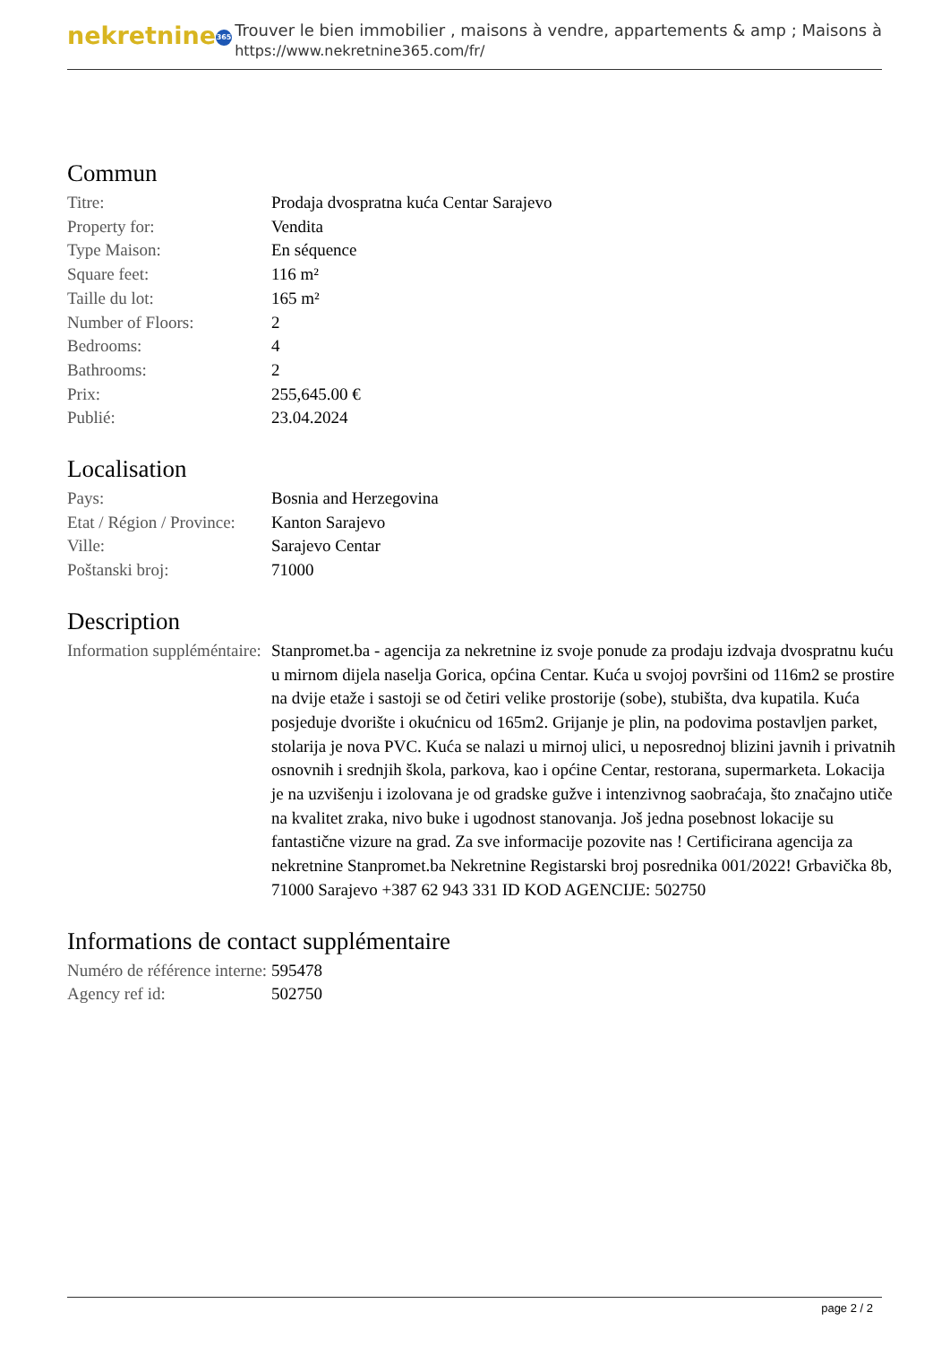nekretnine 365
Trouver le bien immobilier , maisons à vendre, appartements & amp ; Maisons à
https://www.nekretnine365.com/fr/
Commun
| Titre: | Prodaja dvospratna kuća Centar Sarajevo |
| Property for: | Vendita |
| Type Maison: | En séquence |
| Square feet: | 116 m² |
| Taille du lot: | 165 m² |
| Number of Floors: | 2 |
| Bedrooms: | 4 |
| Bathrooms: | 2 |
| Prix: | 255,645.00 € |
| Publié: | 23.04.2024 |
Localisation
| Pays: | Bosnia and Herzegovina |
| Etat / Région / Province: | Kanton Sarajevo |
| Ville: | Sarajevo Centar |
| Poštanski broj: | 71000 |
Description
| Information suppléméntaire: | Stanpromet.ba - agencija za nekretnine iz svoje ponude za prodaju izdvaja dvospratnu kuću u mirnom dijela naselja Gorica, općina Centar. Kuća u svojoj površini od 116m2 se prostire na dvije etaže i sastoji se od četiri velike prostorije (sobe), stubišta, dva kupatila. Kuća posjeduje dvorište i okućnicu od 165m2. Grijanje je plin, na podovima postavljen parket, stolarija je nova PVC. Kuća se nalazi u mirnoj ulici, u neposrednoj blizini javnih i privatnih osnovnih i srednjih škola, parkova, kao i općine Centar, restorana, supermarketa. Lokacija je na uzvišenju i izolovana je od gradske gužve i intenzivnog saobraćaja, što značajno utiče na kvalitet zraka, nivo buke i ugodnost stanovanja. Još jedna posebnost lokacije su fantastične vizure na grad. Za sve informacije pozovite nas ! Certificirana agencija za nekretnine Stanpromet.ba Nekretnine Registarski broj posrednika 001/2022! Grbavička 8b, 71000 Sarajevo +387 62 943 331 ID KOD AGENCIJE: 502750 |
Informations de contact supplémentaire
| Numéro de référence interne: | 595478 |
| Agency ref id: | 502750 |
page 2 / 2